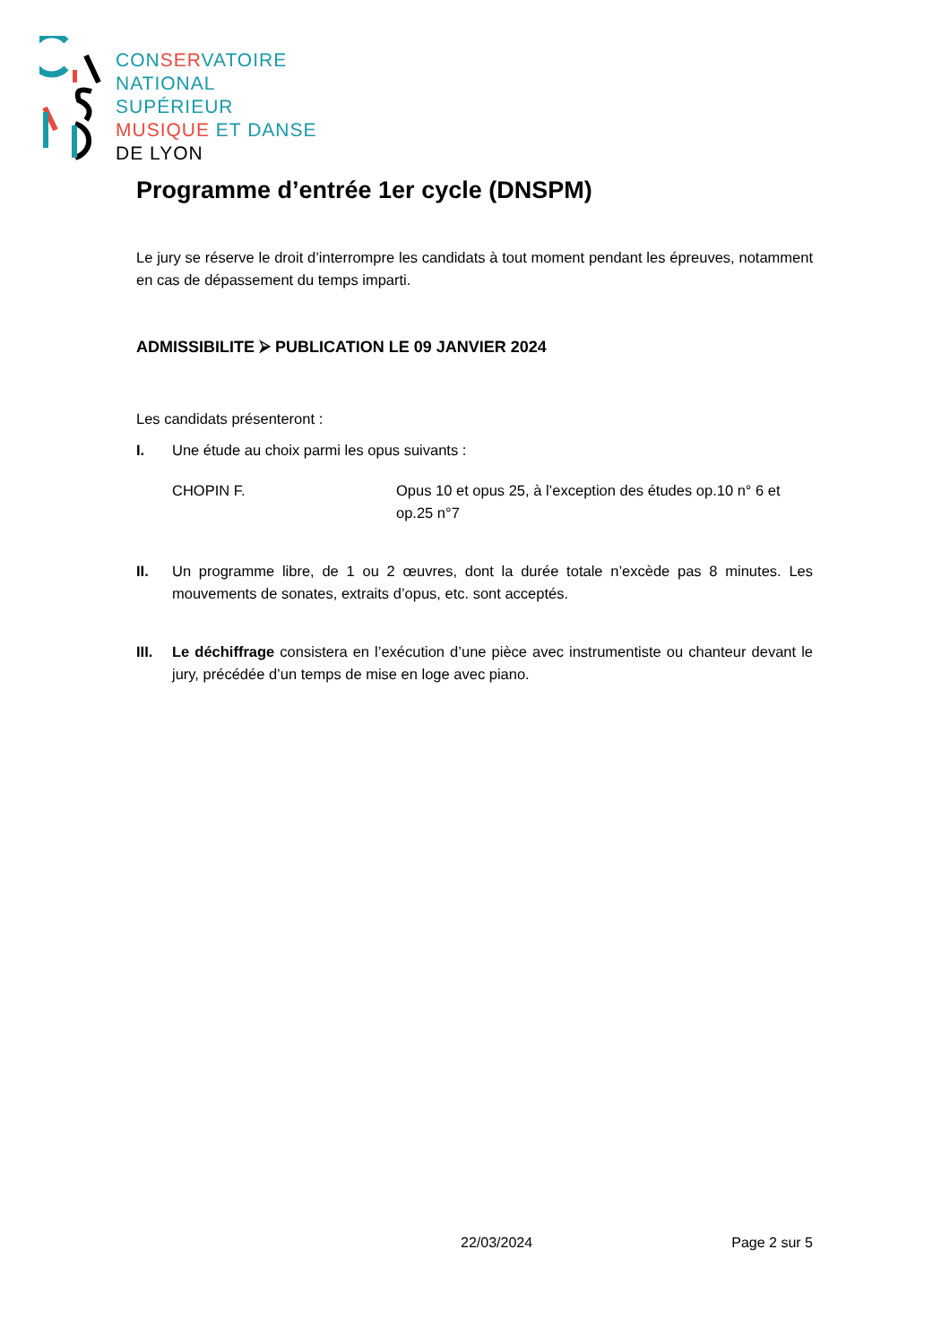CONSERVATOIRE
NATIONAL
SUPÉRIEUR
MUSIQUE ET DANSE
DE LYON
Programme d’entrée 1er cycle (DNSPM)
Le jury se réserve le droit d’interrompre les candidats à tout moment pendant les épreuves, notamment en cas de dépassement du temps imparti.
ADMISSIBILITE ⮚ PUBLICATION LE 09 JANVIER 2024
Les candidats présenteront :
I. Une étude au choix parmi les opus suivants :
CHOPIN F. Opus 10 et opus 25, à l’exception des études op.10 n° 6 et op.25 n°7
II. Un programme libre, de 1 ou 2 œuvres, dont la durée totale n’excède pas 8 minutes. Les mouvements de sonates, extraits d’opus, etc. sont acceptés.
III. Le déchiffrage consistera en l’exécution d’une pièce avec instrumentiste ou chanteur devant le jury, précédée d’un temps de mise en loge avec piano.
22/03/2024 Page 2 sur 5